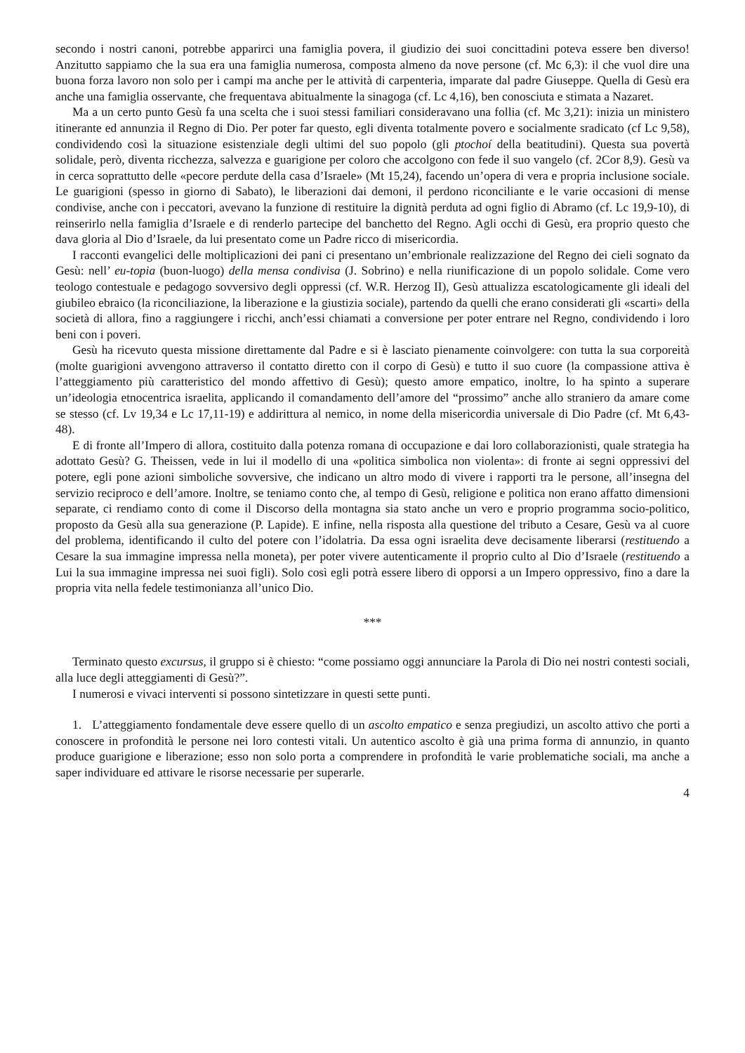secondo i nostri canoni, potrebbe apparirci una famiglia povera, il giudizio dei suoi concittadini poteva essere ben diverso! Anzitutto sappiamo che la sua era una famiglia numerosa, composta almeno da nove persone (cf. Mc 6,3): il che vuol dire una buona forza lavoro non solo per i campi ma anche per le attività di carpenteria, imparate dal padre Giuseppe. Quella di Gesù era anche una famiglia osservante, che frequentava abitualmente la sinagoga (cf. Lc 4,16), ben conosciuta e stimata a Nazaret.
Ma a un certo punto Gesù fa una scelta che i suoi stessi familiari consideravano una follia (cf. Mc 3,21): inizia un ministero itinerante ed annunzia il Regno di Dio. Per poter far questo, egli diventa totalmente povero e socialmente sradicato (cf Lc 9,58), condividendo così la situazione esistenziale degli ultimi del suo popolo (gli ptochoí della beatitudini). Questa sua povertà solidale, però, diventa ricchezza, salvezza e guarigione per coloro che accolgono con fede il suo vangelo (cf. 2Cor 8,9). Gesù va in cerca soprattutto delle «pecore perdute della casa d’Israele» (Mt 15,24), facendo un’opera di vera e propria inclusione sociale. Le guarigioni (spesso in giorno di Sabato), le liberazioni dai demoni, il perdono riconciliante e le varie occasioni di mense condivise, anche con i peccatori, avevano la funzione di restituire la dignità perduta ad ogni figlio di Abramo (cf. Lc 19,9-10), di reinserirlo nella famiglia d’Israele e di renderlo partecipe del banchetto del Regno. Agli occhi di Gesù, era proprio questo che dava gloria al Dio d’Israele, da lui presentato come un Padre ricco di misericordia.
I racconti evangelici delle moltiplicazioni dei pani ci presentano un’embrionale realizzazione del Regno dei cieli sognato da Gesù: nell’ eu-topia (buon-luogo) della mensa condivisa (J. Sobrino) e nella riunificazione di un popolo solidale. Come vero teologo contestuale e pedagogo sovversivo degli oppressi (cf. W.R. Herzog II), Gesù attualizza escatologicamente gli ideali del giubileo ebraico (la riconciliazione, la liberazione e la giustizia sociale), partendo da quelli che erano considerati gli «scarti» della società di allora, fino a raggiungere i ricchi, anch’essi chiamati a conversione per poter entrare nel Regno, condividendo i loro beni con i poveri.
Gesù ha ricevuto questa missione direttamente dal Padre e si è lasciato pienamente coinvolgere: con tutta la sua corporeità (molte guarigioni avvengono attraverso il contatto diretto con il corpo di Gesù) e tutto il suo cuore (la compassione attiva è l’atteggiamento più caratteristico del mondo affettivo di Gesù); questo amore empatico, inoltre, lo ha spinto a superare un’ideologia etnocentrica israelita, applicando il comandamento dell’amore del “prossimo” anche allo straniero da amare come se stesso (cf. Lv 19,34 e Lc 17,11-19) e addirittura al nemico, in nome della misericordia universale di Dio Padre (cf. Mt 6,43-48).
E di fronte all’Impero di allora, costituito dalla potenza romana di occupazione e dai loro collaborazionisti, quale strategia ha adottato Gesù? G. Theissen, vede in lui il modello di una «politica simbolica non violenta»: di fronte ai segni oppressivi del potere, egli pone azioni simboliche sovversive, che indicano un altro modo di vivere i rapporti tra le persone, all’insegna del servizio reciproco e dell’amore. Inoltre, se teniamo conto che, al tempo di Gesù, religione e politica non erano affatto dimensioni separate, ci rendiamo conto di come il Discorso della montagna sia stato anche un vero e proprio programma socio-politico, proposto da Gesù alla sua generazione (P. Lapide). E infine, nella risposta alla questione del tributo a Cesare, Gesù va al cuore del problema, identificando il culto del potere con l’idolatria. Da essa ogni israelita deve decisamente liberarsi (restituendo a Cesare la sua immagine impressa nella moneta), per poter vivere autenticamente il proprio culto al Dio d’Israele (restituendo a Lui la sua immagine impressa nei suoi figli). Solo così egli potrà essere libero di opporsi a un Impero oppressivo, fino a dare la propria vita nella fedele testimonianza all’unico Dio.
***
Terminato questo excursus, il gruppo si è chiesto: “come possiamo oggi annunciare la Parola di Dio nei nostri contesti sociali, alla luce degli atteggiamenti di Gesù?”.
I numerosi e vivaci interventi si possono sintetizzare in questi sette punti.
1. L’atteggiamento fondamentale deve essere quello di un ascolto empatico e senza pregiudizi, un ascolto attivo che porti a conoscere in profondità le persone nei loro contesti vitali. Un autentico ascolto è già una prima forma di annunzio, in quanto produce guarigione e liberazione; esso non solo porta a comprendere in profondità le varie problematiche sociali, ma anche a saper individuare ed attivare le risorse necessarie per superarle.
4